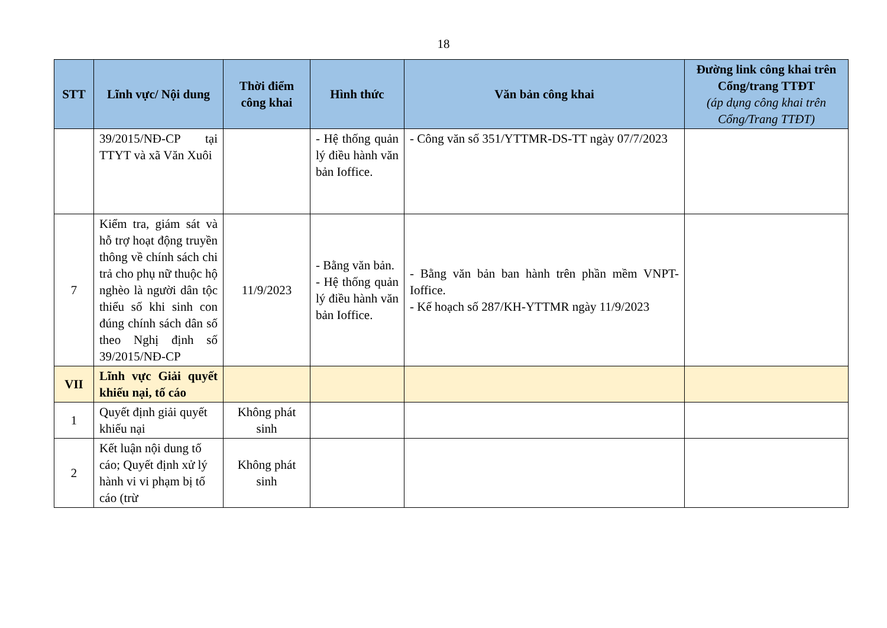18
| STT | Lĩnh vực/ Nội dung | Thời điểm công khai | Hình thức | Văn bản công khai | Đường link công khai trên Cổng/trang TTĐT (áp dụng công khai trên Cổng/Trang TTĐT) |
| --- | --- | --- | --- | --- | --- |
| | 39/2015/NĐ-CP tại TTYT và xã Văn Xuôi | | - Hệ thống quản lý điều hành văn bản Ioffice. | - Công văn số 351/YTTMR-DS-TT ngày 07/7/2023 | |
| 7 | Kiểm tra, giám sát và hỗ trợ hoạt động truyền thông về chính sách chi trả cho phụ nữ thuộc hộ nghèo là người dân tộc thiểu số khi sinh con đúng chính sách dân số theo Nghị định số 39/2015/NĐ-CP | 11/9/2023 | - Bằng văn bản. - Hệ thống quản lý điều hành văn bản Ioffice. | - Bằng văn bản ban hành trên phần mềm VNPT-Ioffice. - Kế hoạch số 287/KH-YTTMR ngày 11/9/2023 | |
| VII | Lĩnh vực Giải quyết khiếu nại, tố cáo | | | | |
| 1 | Quyết định giải quyết khiếu nại | Không phát sinh | | | |
| 2 | Kết luận nội dung tố cáo; Quyết định xử lý hành vi vi phạm bị tố cáo (trừ | Không phát sinh | | | |